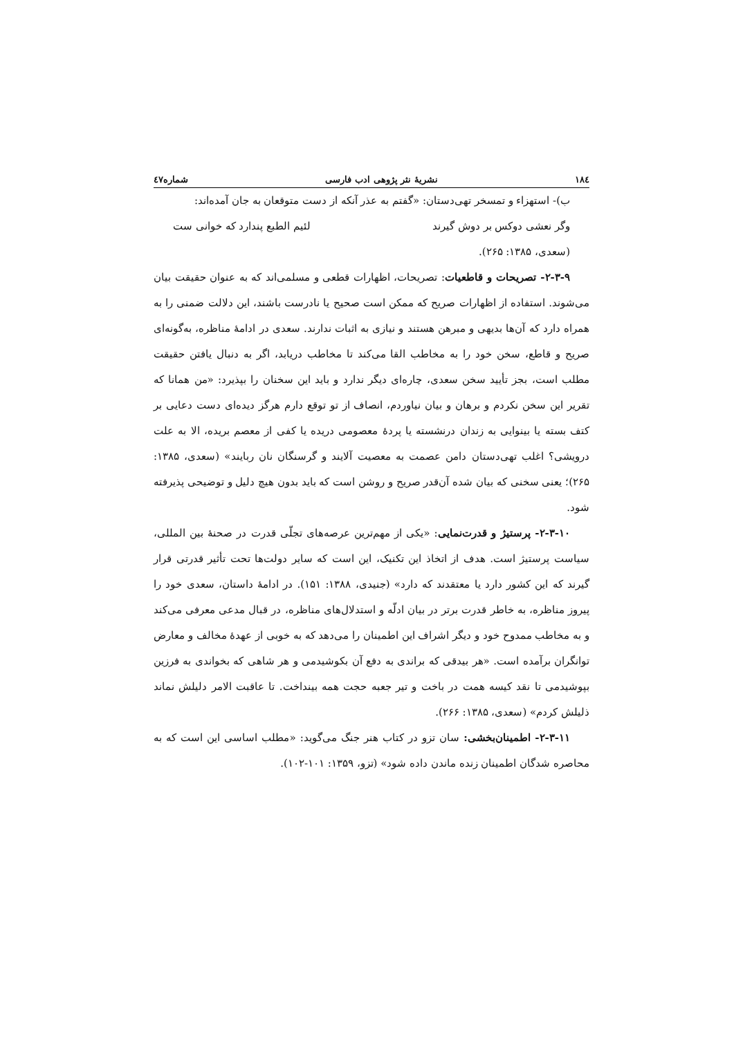۱۸٤ نشریهٔ نثر پژوهی ادب فارسی شماره٤٧
ب)- استهزاء و تمسخر تهی‌دستان: «گفتم به عذر آنکه از دست متوقعان به جان آمده‌اند:
وگر نعشی دوکس بر دوش گیرند لئیم الطبع پندارد که خوانی ست
(سعدی، ۱۳۸۵: ۲۶۵).
۲-۳-۹- تصریحات و قاطعیات: تصریحات، اظهارات قطعی و مسلمی‌اند که به عنوان حقیقت بیان می‌شوند. استفاده از اظهارات صریح که ممکن است صحیح یا نادرست باشند، این دلالت ضمنی را به همراه دارد که آن‌ها بدیهی و مبرهن هستند و نیازی به اثبات ندارند. سعدی در ادامهٔ مناظره، به‌گونه‌ای صریح و قاطع، سخن خود را به مخاطب القا می‌کند تا مخاطب دریابد، اگر به دنبال یافتن حقیقت مطلب است، بجز تأیید سخن سعدی، چاره‌ای دیگر ندارد و باید این سخنان را بپذیرد: «من همانا که تقریر این سخن نکردم و برهان و بیان نیاوردم، انصاف از تو توقع دارم هرگز دیده‌ای دست دعایی بر کتف بسته یا بینوایی به زندان درنشسته یا پردهٔ معصومی دریده یا کفی از معصم بریده، الا به علت درویشی؟ اغلب تهی‌دستان دامن عصمت به معصیت آلایند و گرسنگان نان ربایند» (سعدی، ۱۳۸۵: ۲۶۵)؛ یعنی سخنی که بیان شده آن‌قدر صریح و روشن است که باید بدون هیچ دلیل و توضیحی پذیرفته شود.
۲-۳-۱۰- پرستیژ و قدرت‌نمایی: «یکی از مهم‌ترین عرصه‌های تجلّی قدرت در صحنهٔ بین المللی، سیاست پرستیژ است. هدف از اتخاذ این تکنیک، این است که سایر دولت‌ها تحت تأثیر قدرتی قرار گیرند که این کشور دارد یا معتقدند که دارد» (جنیدی، ۱۳۸۸: ۱۵۱). در ادامهٔ داستان، سعدی خود را پیروز مناظره، به خاطر قدرت برتر در بیان ادلّه و استدلال‌های مناظره، در قبال مدعی معرفی می‌کند و به مخاطب ممدوح خود و دیگر اشراف این اطمینان را می‌دهد که به خوبی از عهدهٔ مخالف و معارض توانگران برآمده است. «هر بیدقی که براندی به دفع آن بکوشیدمی و هر شاهی که بخواندی به فرزین بپوشیدمی تا نقد کیسه همت در باخت و تیر جعبه حجت همه بینداخت. تا عاقبت الامر دلیلش نماند ذلیلش کردم» (سعدی، ۱۳۸۵: ۲۶۶).
۲-۳-۱۱- اطمینان‌بخشی: سان تزو در کتاب هنر جنگ می‌گوید: «مطلب اساسی این است که به محاصره شدگان اطمینان زنده ماندن داده شود» (تزو، ۱۳۵۹: ۱۰۱-۱۰۲).